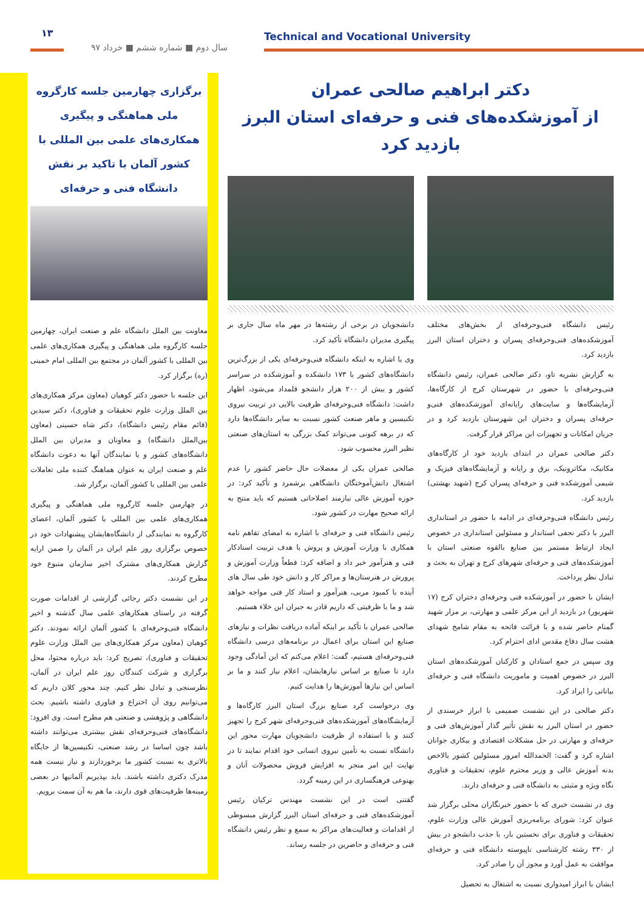۱۳
سال دوم ■ شماره ششم ■ خرداد ۹۷
Technical and Vocational University
برگزاری چهارمین جلسه کارگروه ملی هماهنگی و پیگیری همکاری‌های علمی بین المللی با کشور آلمان با تاکید بر نقش دانشگاه فنی و حرفه‌ای
معاونت بین الملل دانشگاه علم و صنعت ایران، چهارمین جلسه کارگروه ملی هماهنگی و پیگیری همکاری‌های علمی بین المللی با کشور آلمان در مجتمع بین المللی امام خمینی (ره) برگزار کرد.
این جلسه با حضور دکتر کوهیان (معاون مرکز همکاری‌های بین الملل وزارت علوم تحقیقات و فناوری)، دکتر سیدین (قائم مقام رئیس دانشگاه)، دکتر شاه حسینی (معاون بین‌الملل دانشگاه) و معاونان و مدیران بین الملل دانشگاه‌های کشور و یا نمایندگان آنها به دعوت دانشگاه علم و صنعت ایران به عنوان هماهنگ کننده ملی تعاملات علمی بین المللی با کشور آلمان، برگزار شد.
در چهارمین جلسه کارگروه ملی هماهنگی و پیگیری همکاری‌های علمی بین المللی با کشور آلمان، اعضای کارگروه به نمایندگی از دانشگاه‌هایشان پیشنهادات خود در خصوص برگزاری روز علم ایران در آلمان را ضمن ارایه گزارش همکاری‌های مشترک اخیر سازمان متبوع خود مطرح کردند.
در این نشست دکتر رجائی گزارشی از اقدامات صورت گرفته در راستای همکارهای علمی سال گذشته و اخیر دانشگاه فنی‌وحرفه‌ای با کشور آلمان ارائه نمودند. دکتر کوهیان (معاون مرکز همکاری‌های بین الملل وزارت علوم تحقیقات و فناوری)، تصریح کرد: باید درباره محتوا، محل برگزاری و شرکت کنندگان روز علم ایران در آلمان، نظرسنجی و تبادل نظر کنیم. چند محور کلان داریم که می‌توانیم روی آن اختراع و فناوری داشته باشیم. بحث دانشگاهی و پژوهشی و صنعتی هم مطرح است. وی افزود: دانشگاه‌های فنی‌وحرفه‌ای نقش بیشتری می‌توانند داشته باشد چون اساسا در رشد صنعتی، تکنیسین‌ها از جایگاه بالاتری به نسبت کشور ما برخوردارند و نیاز نیست همه مدرک دکتری داشته باشند. باید بپذیریم آلمانیها در بعضی زمینه‌ها ظرفیت‌های قوی دارند، ما هم به آن سمت برویم.
دکتر ابراهیم صالحی عمران
از آموزشکده‌های فنی و حرفه‌ای استان البرز بازدید کرد
رئیس دانشگاه فنی‌وحرفه‌ای از بخش‌های مختلف آموزشکده‌های فنی‌وحرفه‌ای پسران و دختران استان البرز بازدید کرد.
به گزارش نشریه تاو، دکتر صالحی عمران، رئیس دانشگاه فنی‌وحرفه‌ای با حضور در شهرستان کرج از کارگاه‌ها، آزمایشگاه‌ها و سایت‌های رایانه‌ای آموزشکده‌های فنی‌و حرفه‌ای پسران و دختران این شهرستان بازدید کرد و در جریان امکانات و تجهیزات این مراکز قرار گرفت.
دکتر صالحی عمران در ابتدای بازدید خود از کارگاه‌های مکانیک، مکاترونیک، برق و رایانه و آزمایشگاه‌های فیزیک و شیمی آموزشکده فنی و حرفه‌ای پسران کرج (شهید بهشتی) بازدید کرد.
رئیس دانشگاه فنی‌وحرفه‌ای در ادامه با حضور در استانداری البرز با دکتر نجفی استاندار و مسئولین استانداری در خصوص ایجاد ارتباط مستمر بین صنایع بالقوه صنعتی استان با آموزشکده‌های فنی و حرفه‌ای شهرهای کرج و تهران به بحث و تبادل نظر پرداخت.
ایشان با حضور در آموزشکده فنی وحرفه‌ای دختران کرج (۱۷ شهریور) در بازدید از این مرکز علمی و مهارتی، بر مزار شهید گمنام حاضر شده و با قرائت فاتحه به مقام شامخ شهدای هشت سال دفاع مقدس ادای احترام کرد.
وی سپس در جمع استادان و کارکنان آموزشکده‌های استان البرز در خصوص اهمیت و ماموریت دانشگاه فنی و حرفه‌ای بیاناتی را ایراد کرد.
دکتر صالحی در این نشست صمیمی با ابراز خرسندی از حضور در استان البرز به نقش تأثیر گذار آموزش‌های فنی و حرفه‌ای و مهارتی در حل مشکلات اقتصادی و بیکاری جوانان اشاره کرد و گفت: الحمدالله امروز مسئولین کشور بالاخص بدنه آموزش عالی و وزیر محترم علوم، تحقیقات و فناوری نگاه ویژه و مثبتی به دانشگاه فنی و حرفه‌ای دارند.
وی در نشست خبری که با حضور خبرنگاران محلی برگزار شد عنوان کرد: شورای برنامه‌ریزی آموزش عالی وزارت علوم، تحقیقات و فناوری برای نخستین بار، با جذب دانشجو در بیش از ۳۳۰ رشته کارشناسی ناپیوسته دانشگاه فنی و حرفه‌ای موافقت به عمل آورد و مجوز آن را صادر کرد.
ایشان با ابراز امیدواری نسبت به اشتغال به تحصیل
دانشجویان در برخی از رشته‌ها در مهر ماه سال جاری بر پیگیری مدیران دانشگاه تأکید کرد.
وی با اشاره به اینکه دانشگاه فنی‌وحرفه‌ای یکی از بزرگ‌ترین دانشگاه‌های کشور با ۱۷۳ دانشکده و آموزشکده در سراسر کشور و بیش از ۲۰۰ هزار دانشجو قلمداد می‌شود، اظهار داشت: دانشگاه فنی‌وحرفه‌ای ظرفیت بالایی در تربیت نیروی تکنیسین و ماهر صنعت کشور نسبت به سایر دانشگاه‌ها دارد که در برهه کنونی می‌تواند کمک بزرگی به استان‌های صنعتی نظیر البرز محسوب شود.
صالحی عمران یکی از معضلات حال حاضر کشور را عدم اشتغال دانش‌آموختگان دانشگاهی برشمرد و تأکید کرد: در حوزه آموزش عالی نیازمند اصلاحاتی هستیم که باید منتج به ارائه صحیح مهارت در کشور شود.
رئیس دانشگاه فنی و حرفه‌ای با اشاره به امضای تفاهم نامه همکاری با وزارت آموزش و پروش با هدف تربیت استادکار فنی و هنرآموز خبر داد و اضافه کرد: قطعاً وزارت آموزش و پرورش در هنرستان‌ها و مراکز کار و دانش خود طی سال های آینده با کمبود مربی، هنرآموز و استاد کار فنی مواجه خواهد شد و ما با ظرفیتی که داریم قادر به جبران این خلاء هستیم.
صالحی عمران با تأکید بر اینکه آماده دریافت نظرات و نیازهای صنایع این استان برای اعمال در برنامه‌های درسی دانشگاه فنی‌وحرفه‌ای هستیم، گفت: اعلام می‌کنم که این آمادگی وجود دارد تا صنایع بر اساس نیازهایشان، اعلام نیاز کنند و ما بر اساس این نیازها آموزش‌ها را هدایت کنیم.
وی درخواست کرد صنایع بزرگ استان البرز کارگاه‌ها و آزمایشگاه‌های آموزشکده‌های فنی‌وحرفه‌ای شهر کرج را تجهیز کنند و با استفاده از ظرفیت دانشجویان مهارت محور این دانشگاه نسبت به تأمین نیروی انسانی خود اقدام نمایند تا در نهایت این امر منجر به افزایش فروش محصولات آنان و بهنوعی فرهنگسازی در این زمینه گردد.
گفتنی است در این نشست مهندس ترکیان رئیس آموزشکده‌های فنی و حرفه‌ای استان البرز گزارش مبسوطی از اقدامات و فعالیت‌های مراکز به سمع و نظر رئیس دانشگاه فنی و حرفه‌ای و حاضرین در جلسه رساند.